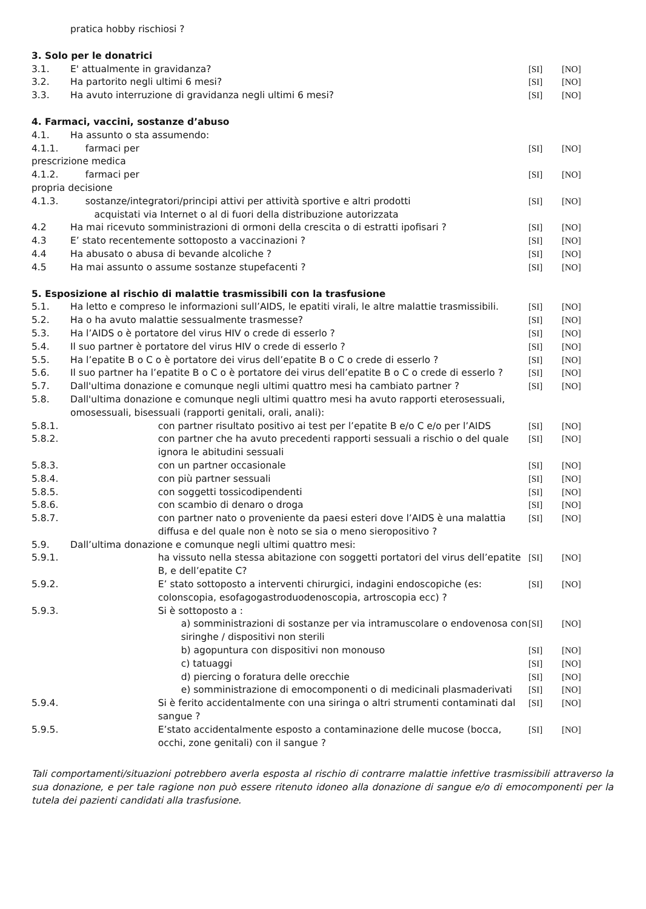| | pratica hobby rischiosi ? | | | |
| 3. Solo per le donatrici | | | | |
| 3.1. | E' attualmente in gravidanza? | | [SI] | [NO] |
| 3.2. | Ha partorito negli ultimi 6 mesi? | | [SI] | [NO] |
| 3.3. | Ha avuto interruzione di gravidanza negli ultimi 6 mesi? | | [SI] | [NO] |
| 4. Farmaci, vaccini, sostanze d’abuso | | | | |
| 4.1. | Ha assunto o sta assumendo: | | | |
| 4.1.1. farmaci per prescrizione medica | | | [SI] | [NO] |
| 4.1.2. farmaci per propria decisione | | | [SI] | [NO] |
| 4.1.3. sostanze/integratori/principi attivi per attività sportive e altri prodotti acquistati via Internet o al di fuori della distribuzione autorizzata | | | [SI] | [NO] |
| 4.2 | Ha mai ricevuto somministrazioni di ormoni della crescita o di estratti ipofisari ? | | [SI] | [NO] |
| 4.3 | E’ stato recentemente sottoposto a vaccinazioni ? | | [SI] | [NO] |
| 4.4 | Ha abusato o abusa di bevande alcoliche ? | | [SI] | [NO] |
| 4.5 | Ha mai assunto o assume sostanze stupefacenti ? | | [SI] | [NO] |
| 5. Esposizione al rischio di malattie trasmissibili con la trasfusione | | | | |
| 5.1. | Ha letto e compreso le informazioni sull’AIDS, le epatiti virali, le altre malattie trasmissibili. | | [SI] | [NO] |
| 5.2. | Ha o ha avuto malattie sessualmente trasmesse? | | [SI] | [NO] |
| 5.3. | Ha l’AIDS o è portatore del virus HIV o crede di esserlo ? | | [SI] | [NO] |
| 5.4. | Il suo partner è portatore del virus HIV o crede di esserlo ? | | [SI] | [NO] |
| 5.5. | Ha l’epatite B o C o è portatore dei virus dell’epatite B o C o crede di esserlo ? | | [SI] | [NO] |
| 5.6. | Il suo partner ha l’epatite B o C o è portatore dei virus dell’epatite B o C o crede di esserlo ? | | [SI] | [NO] |
| 5.7. | Dall'ultima donazione e comunque negli ultimi quattro mesi ha cambiato partner ? | | [SI] | [NO] |
| 5.8. | Dall'ultima donazione e comunque negli ultimi quattro mesi ha avuto rapporti eterosessuali, omosessuali, bisessuali (rapporti genitali, orali, anali): | | | |
| 5.8.1. | | con partner risultato positivo ai test per l’epatite B e/o C e/o per l’AIDS | [SI] | [NO] |
| 5.8.2. | | con partner che ha avuto precedenti rapporti sessuali a rischio o del quale ignora le abitudini sessuali | [SI] | [NO] |
| 5.8.3. | | con un partner occasionale | [SI] | [NO] |
| 5.8.4. | | con più partner sessuali | [SI] | [NO] |
| 5.8.5. | | con soggetti tossicodipendenti | [SI] | [NO] |
| 5.8.6. | | con scambio di denaro o droga | [SI] | [NO] |
| 5.8.7. | | con partner nato o proveniente da paesi esteri dove l’AIDS è una malattia diffusa e del quale non è noto se sia o meno sieropositivo ? | [SI] | [NO] |
| 5.9. | Dall’ultima donazione e comunque negli ultimi quattro mesi: | | | |
| 5.9.1. | | ha vissuto nella stessa abitazione con soggetti portatori del virus dell’epatite B, e dell’epatite C? | [SI] | [NO] |
| 5.9.2. | | E’ stato sottoposto a interventi chirurgici, indagini endoscopiche (es: colonscopia, esofagogastroduodenoscopia, artroscopia ecc) ? | [SI] | [NO] |
| 5.9.3. | | Si è sottoposto a : | | |
| | | a) somministrazioni di sostanze per via intramuscolare o endovenosa con siringhe / dispositivi non sterili | [SI] | [NO] |
| | | b) agopuntura con dispositivi non monouso | [SI] | [NO] |
| | | c) tatuaggi | [SI] | [NO] |
| | | d) piercing o foratura delle orecchie | [SI] | [NO] |
| | | e) somministrazione di emocomponenti o di medicinali plasmaderivati | [SI] | [NO] |
| 5.9.4. | | Si è ferito accidentalmente con una siringa o altri strumenti contaminati dal sangue ? | [SI] | [NO] |
| 5.9.5. | | E’stato accidentalmente esposto a contaminazione delle mucose (bocca, occhi, zone genitali) con il sangue ? | [SI] | [NO] |
Tali comportamenti/situazioni potrebbero averla esposta al rischio di contrarre malattie infettive trasmissibili attraverso la sua donazione, e per tale ragione non può essere ritenuto idoneo alla donazione di sangue e/o di emocomponenti per la tutela dei pazienti candidati alla trasfusione.